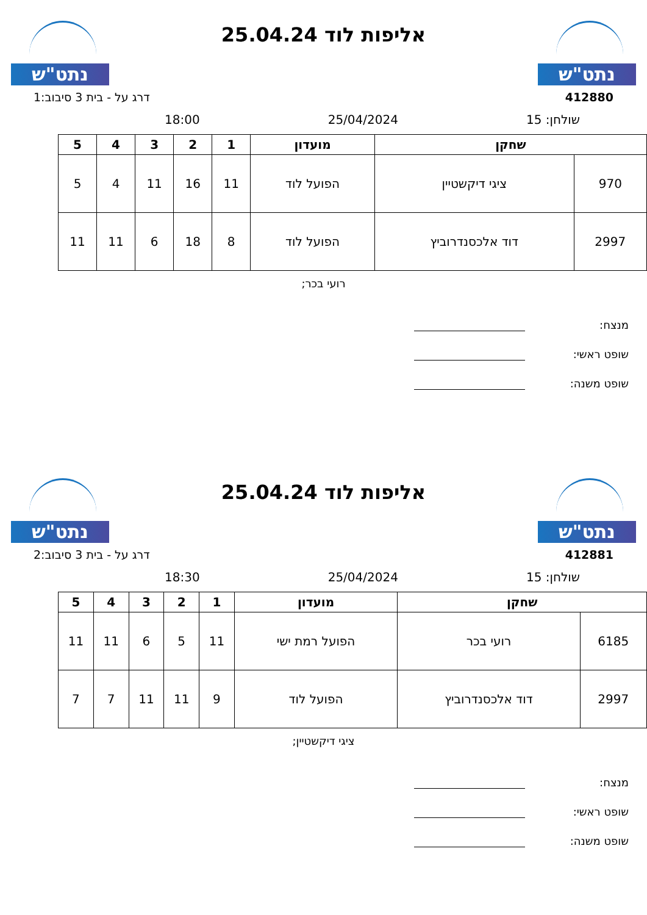נתט"ש
אליפות לוד 25.04.24
נתט"ש
412880 דרג על - בית 3 סיבוב:1
שולחן: 15 25/04/2024 18:00
| שחקן | | מועדון | 1 | 2 | 3 | 4 | 5 |
| --- | --- | --- | --- | --- | --- | --- | --- |
| 970 | ציגי דיקשטיין | הפועל לוד | 11 | 16 | 11 | 4 | 5 |
| 2997 | דוד אלכסנדרוביץ | הפועל לוד | 8 | 18 | 6 | 11 | 11 |
רועי בכר;
מנצח:
שופט ראשי:
שופט משנה:
נתט"ש
אליפות לוד 25.04.24
נתט"ש
412881 דרג על - בית 3 סיבוב:2
שולחן: 15 25/04/2024 18:30
| שחקן | | מועדון | 1 | 2 | 3 | 4 | 5 |
| --- | --- | --- | --- | --- | --- | --- | --- |
| 6185 | רועי בכר | הפועל רמת ישי | 11 | 5 | 6 | 11 | 11 |
| 2997 | דוד אלכסנדרוביץ | הפועל לוד | 9 | 11 | 11 | 7 | 7 |
ציגי דיקשטיין;
מנצח:
שופט ראשי:
שופט משנה: